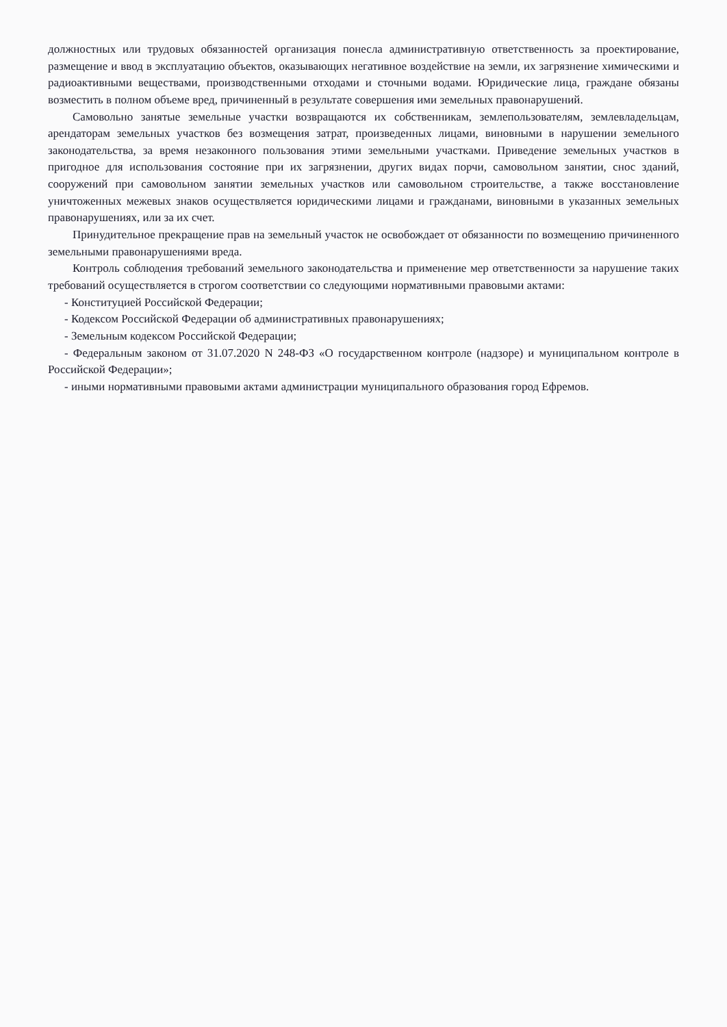должностных или трудовых обязанностей организация понесла административную ответственность за проектирование, размещение и ввод в эксплуатацию объектов, оказывающих негативное воздействие на земли, их загрязнение химическими и радиоактивными веществами, производственными отходами и сточными водами. Юридические лица, граждане обязаны возместить в полном объеме вред, причиненный в результате совершения ими земельных правонарушений.
Самовольно занятые земельные участки возвращаются их собственникам, землепользователям, землевладельцам, арендаторам земельных участков без возмещения затрат, произведенных лицами, виновными в нарушении земельного законодательства, за время незаконного пользования этими земельными участками. Приведение земельных участков в пригодное для использования состояние при их загрязнении, других видах порчи, самовольном занятии, снос зданий, сооружений при самовольном занятии земельных участков или самовольном строительстве, а также восстановление уничтоженных межевых знаков осуществляется юридическими лицами и гражданами, виновными в указанных земельных правонарушениях, или за их счет.
Принудительное прекращение прав на земельный участок не освобождает от обязанности по возмещению причиненного земельными правонарушениями вреда.
Контроль соблюдения требований земельного законодательства и применение мер ответственности за нарушение таких требований осуществляется в строгом соответствии со следующими нормативными правовыми актами:
- Конституцией Российской Федерации;
- Кодексом Российской Федерации об административных правонарушениях;
- Земельным кодексом Российской Федерации;
- Федеральным законом от 31.07.2020 N 248-ФЗ «О государственном контроле (надзоре) и муниципальном контроле в Российской Федерации»;
- иными нормативными правовыми актами администрации муниципального образования город Ефремов.